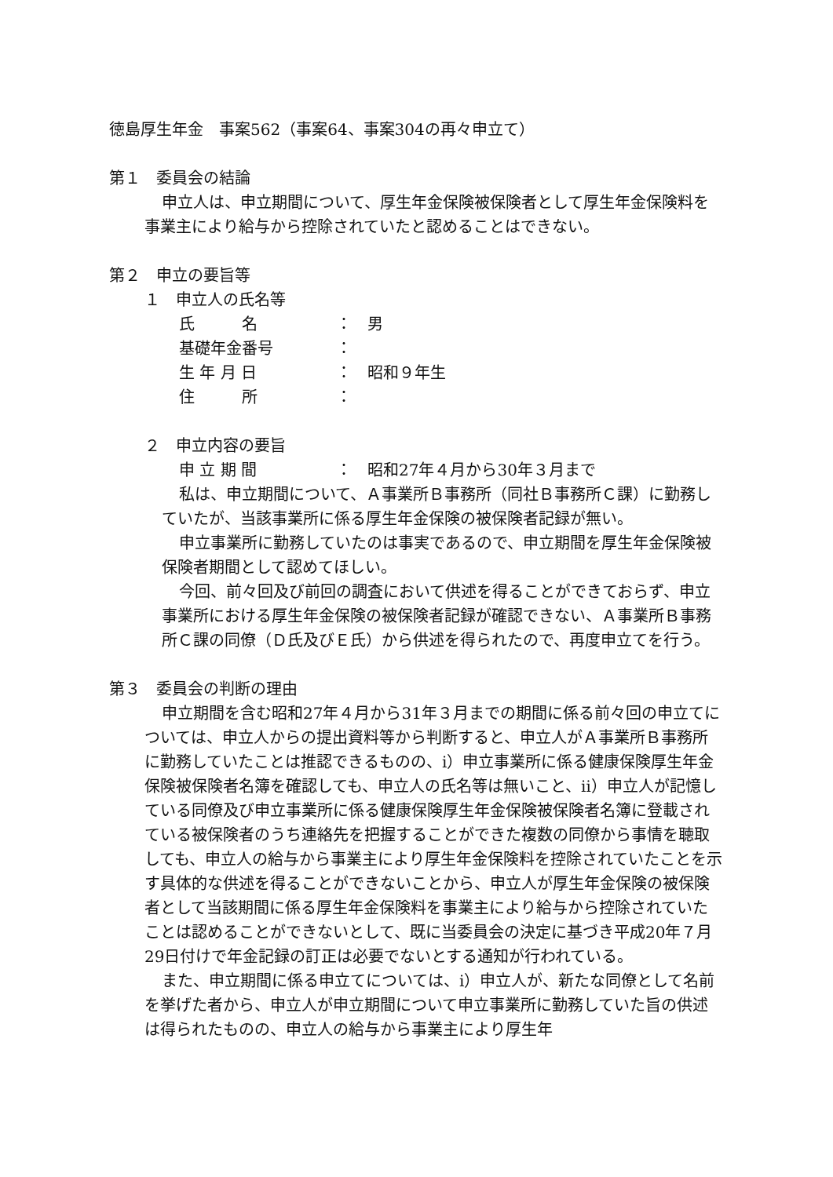徳島厚生年金　事案562（事案64、事案304の再々申立て）
第１　委員会の結論
申立人は、申立期間について、厚生年金保険被保険者として厚生年金保険料を事業主により給与から控除されていたと認めることはできない。
第２　申立の要旨等
１　申立人の氏名等
| 氏 名 | ： | 男 |
| 基礎年金番号 | ： | |
| 生 年 月 日 | ： | 昭和９年生 |
| 住 所 | ： | |
２　申立内容の要旨
| 申 立 期 間 | ： | 昭和27年４月から30年３月まで |
私は、申立期間について、Ａ事業所Ｂ事務所（同社Ｂ事務所Ｃ課）に勤務していたが、当該事業所に係る厚生年金保険の被保険者記録が無い。
申立事業所に勤務していたのは事実であるので、申立期間を厚生年金保険被保険者期間として認めてほしい。
今回、前々回及び前回の調査において供述を得ることができておらず、申立事業所における厚生年金保険の被保険者記録が確認できない、Ａ事業所Ｂ事務所Ｃ課の同僚（Ｄ氏及びＥ氏）から供述を得られたので、再度申立てを行う。
第３　委員会の判断の理由
申立期間を含む昭和27年４月から31年３月までの期間に係る前々回の申立てについては、申立人からの提出資料等から判断すると、申立人がＡ事業所Ｂ事務所に勤務していたことは推認できるものの、ⅰ）申立事業所に係る健康保険厚生年金保険被保険者名簿を確認しても、申立人の氏名等は無いこと、ⅱ）申立人が記憶している同僚及び申立事業所に係る健康保険厚生年金保険被保険者名簿に登載されている被保険者のうち連絡先を把握することができた複数の同僚から事情を聴取しても、申立人の給与から事業主により厚生年金保険料を控除されていたことを示す具体的な供述を得ることができないことから、申立人が厚生年金保険の被保険者として当該期間に係る厚生年金保険料を事業主により給与から控除されていたことは認めることができないとして、既に当委員会の決定に基づき平成20年７月29日付けで年金記録の訂正は必要でないとする通知が行われている。
また、申立期間に係る申立てについては、ⅰ）申立人が、新たな同僚として名前を挙げた者から、申立人が申立期間について申立事業所に勤務していた旨の供述は得られたものの、申立人の給与から事業主により厚生年